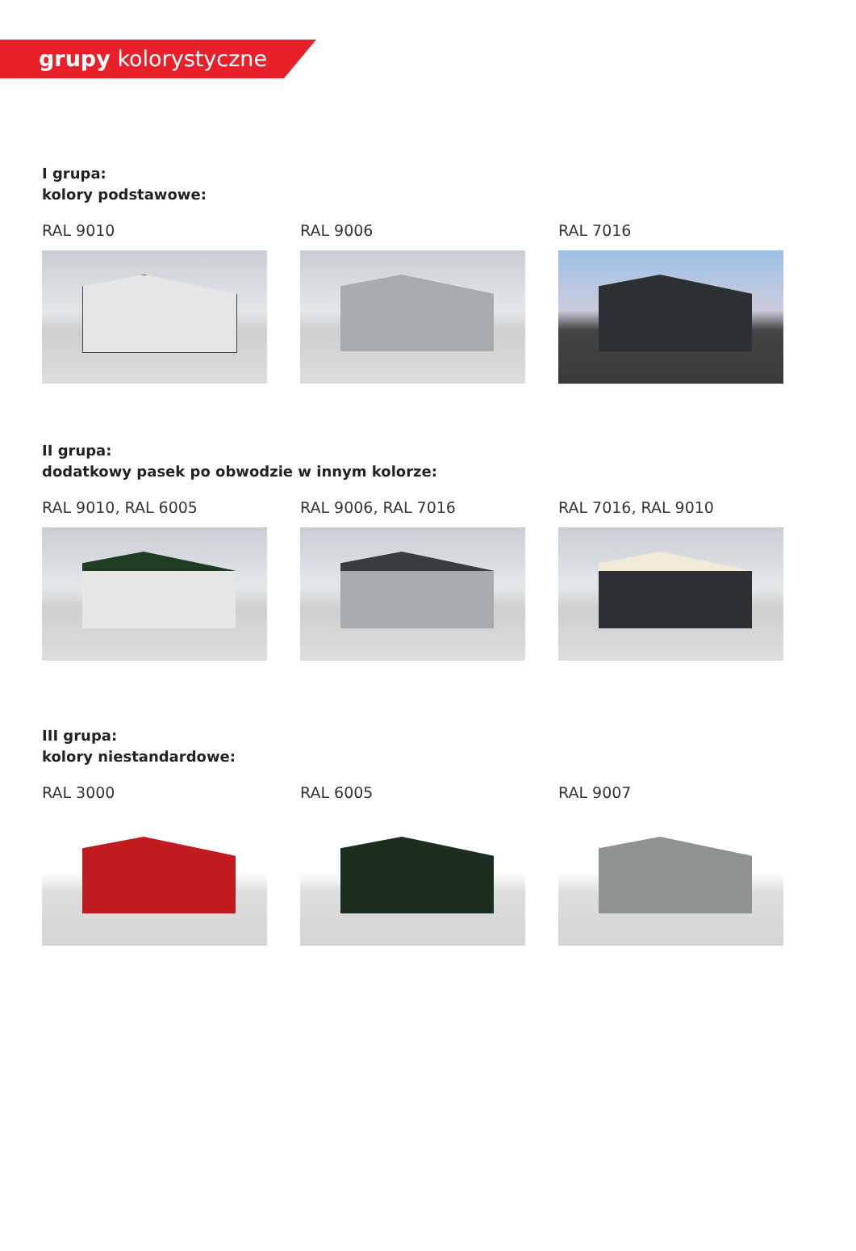grupy kolorystyczne
I grupa:
kolory podstawowe:
RAL 9010 RAL 9006 RAL 7016
II grupa:
dodatkowy pasek po obwodzie w innym kolorze:
RAL 9010, RAL 6005 RAL 9006, RAL 7016 RAL 7016, RAL 9010
III grupa:
kolory niestandardowe:
RAL 3000 RAL 6005 RAL 9007